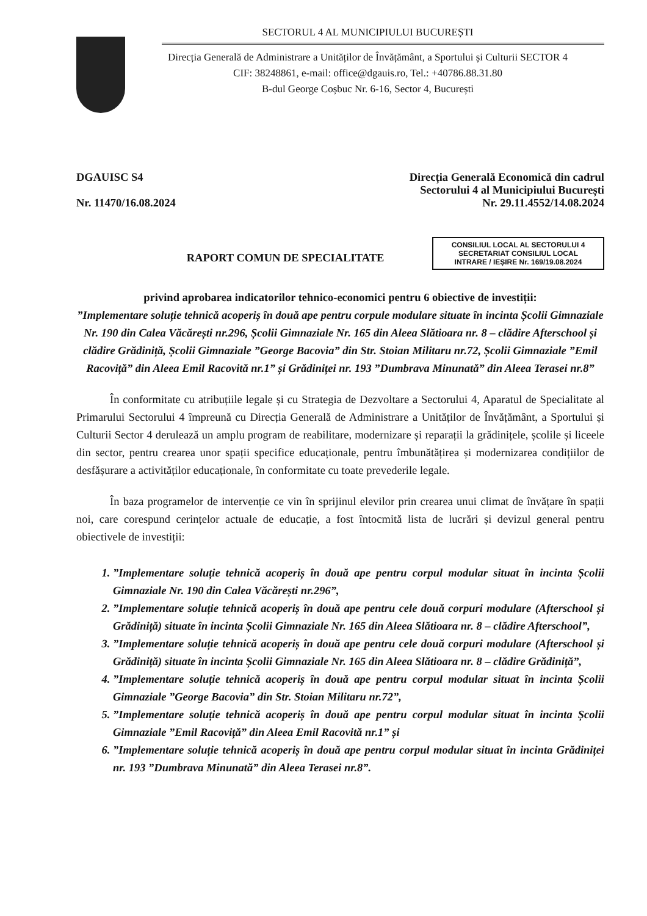SECTORUL 4 AL MUNICIPIULUI BUCUREȘTI
Direcția Generală de Administrare a Unităților de Învățământ, a Sportului și Culturii SECTOR 4
CIF: 38248861, e-mail: office@dgauis.ro, Tel.: +40786.88.31.80
B-dul George Coșbuc Nr. 6-16, Sector 4, București
DGAUISC S4
Nr. 11470/16.08.2024
Direcția Generală Economică din cadrul
Sectorului 4 al Municipiului București
Nr. 29.11.4552/14.08.2024
CONSILIUL LOCAL AL SECTORULUI 4
SECRETARIAT CONSILIUL LOCAL
INTRARE / IEȘIRE Nr. 169/19.08.2024
RAPORT COMUN DE SPECIALITATE
privind aprobarea indicatorilor tehnico-economici pentru 6 obiective de investiții:
”Implementare soluție tehnică acoperiș în două ape pentru corpule modulare situate în incinta Școlii Gimnaziale Nr. 190 din Calea Văcărești nr.296, Școlii Gimnaziale Nr. 165 din Aleea Slătioara nr. 8 – clădire Afterschool și clădire Grădiniță, Școlii Gimnaziale ”George Bacovia” din Str. Stoian Militaru nr.72, Școlii Gimnaziale ”Emil Racoviță” din Aleea Emil Racovită nr.1” și Grădiniței nr. 193 ”Dumbrava Minunată” din Aleea Terasei nr.8”
În conformitate cu atribuțiile legale și cu Strategia de Dezvoltare a Sectorului 4, Aparatul de Specialitate al Primarului Sectorului 4 împreună cu Direcția Generală de Administrare a Unităților de Învățământ, a Sportului și Culturii Sector 4 derulează un amplu program de reabilitare, modernizare și reparații la grădinițele, școlile și liceele din sector, pentru crearea unor spații specifice educaționale, pentru îmbunătățirea și modernizarea condițiilor de desfășurare a activităților educaționale, în conformitate cu toate prevederile legale.
În baza programelor de intervenție ce vin în sprijinul elevilor prin crearea unui climat de învățare în spații noi, care corespund cerințelor actuale de educație, a fost întocmită lista de lucrări și devizul general pentru obiectivele de investiții:
1. ”Implementare soluție tehnică acoperiș în două ape pentru corpul modular situat în incinta Școlii Gimnaziale Nr. 190 din Calea Văcărești nr.296”,
2. ”Implementare soluție tehnică acoperiș în două ape pentru cele două corpuri modulare (Afterschool și Grădiniță) situate în incinta Școlii Gimnaziale Nr. 165 din Aleea Slătioara nr. 8 – clădire Afterschool”,
3. ”Implementare soluție tehnică acoperiș în două ape pentru cele două corpuri modulare (Afterschool și Grădiniță) situate în incinta Școlii Gimnaziale Nr. 165 din Aleea Slătioara nr. 8 – clădire Grădiniță”,
4. ”Implementare soluție tehnică acoperiș în două ape pentru corpul modular situat în incinta Școlii Gimnaziale ”George Bacovia” din Str. Stoian Militaru nr.72”,
5. ”Implementare soluție tehnică acoperiș în două ape pentru corpul modular situat în incinta Școlii Gimnaziale ”Emil Racoviță” din Aleea Emil Racovită nr.1” și
6. ”Implementare soluție tehnică acoperiș în două ape pentru corpul modular situat în incinta Grădiniței nr. 193 ”Dumbrava Minunată” din Aleea Terasei nr.8”.